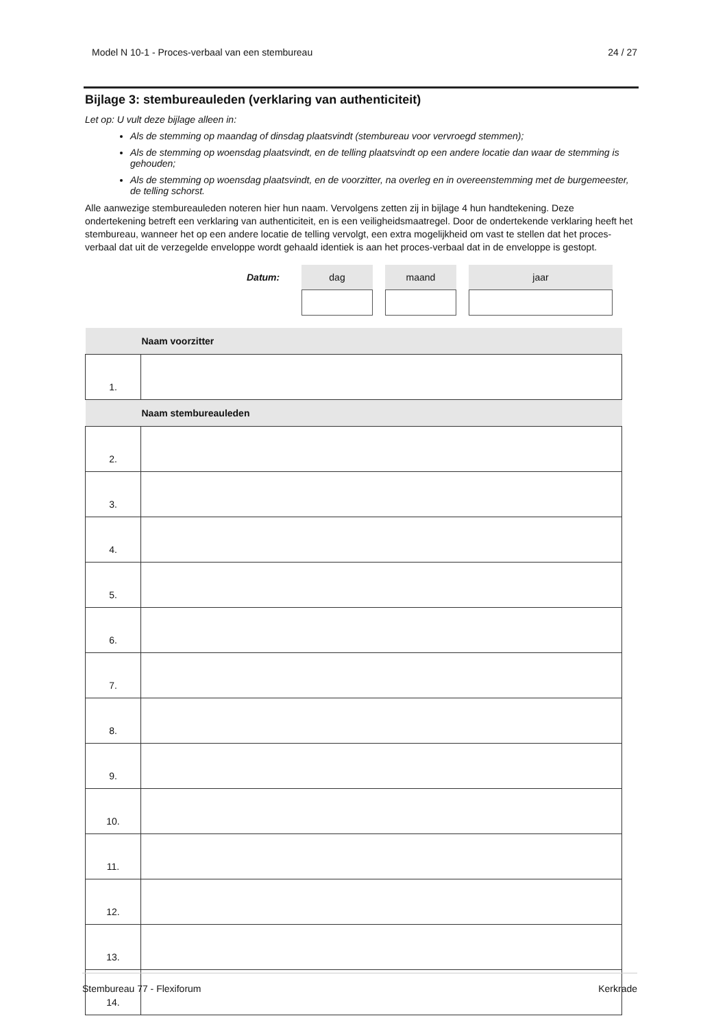Model N 10-1 - Proces-verbaal van een stembureau 24 / 27
Bijlage 3: stembureauleden (verklaring van authenticiteit)
Let op: U vult deze bijlage alleen in:
Als de stemming op maandag of dinsdag plaatsvindt (stembureau voor vervroegd stemmen);
Als de stemming op woensdag plaatsvindt, en de telling plaatsvindt op een andere locatie dan waar de stemming is gehouden;
Als de stemming op woensdag plaatsvindt, en de voorzitter, na overleg en in overeenstemming met de burgemeester, de telling schorst.
Alle aanwezige stembureauleden noteren hier hun naam. Vervolgens zetten zij in bijlage 4 hun handtekening. Deze ondertekening betreft een verklaring van authenticiteit, en is een veiligheidsmaatregel. Door de ondertekende verklaring heeft het stembureau, wanneer het op een andere locatie de telling vervolgt, een extra mogelijkheid om vast te stellen dat het proces-verbaal dat uit de verzegelde enveloppe wordt gehaald identiek is aan het proces-verbaal dat in de enveloppe is gestopt.
Datum:
dag maand jaar
| | Naam voorzitter |
| 1. | |
| | Naam stembureauleden |
| 2. | |
| 3. | |
| 4. | |
| 5. | |
| 6. | |
| 7. | |
| 8. | |
| 9. | |
| 10. | |
| 11. | |
| 12. | |
| 13. | |
| 14. | |
Stembureau 77 - Flexiforum Kerkrade